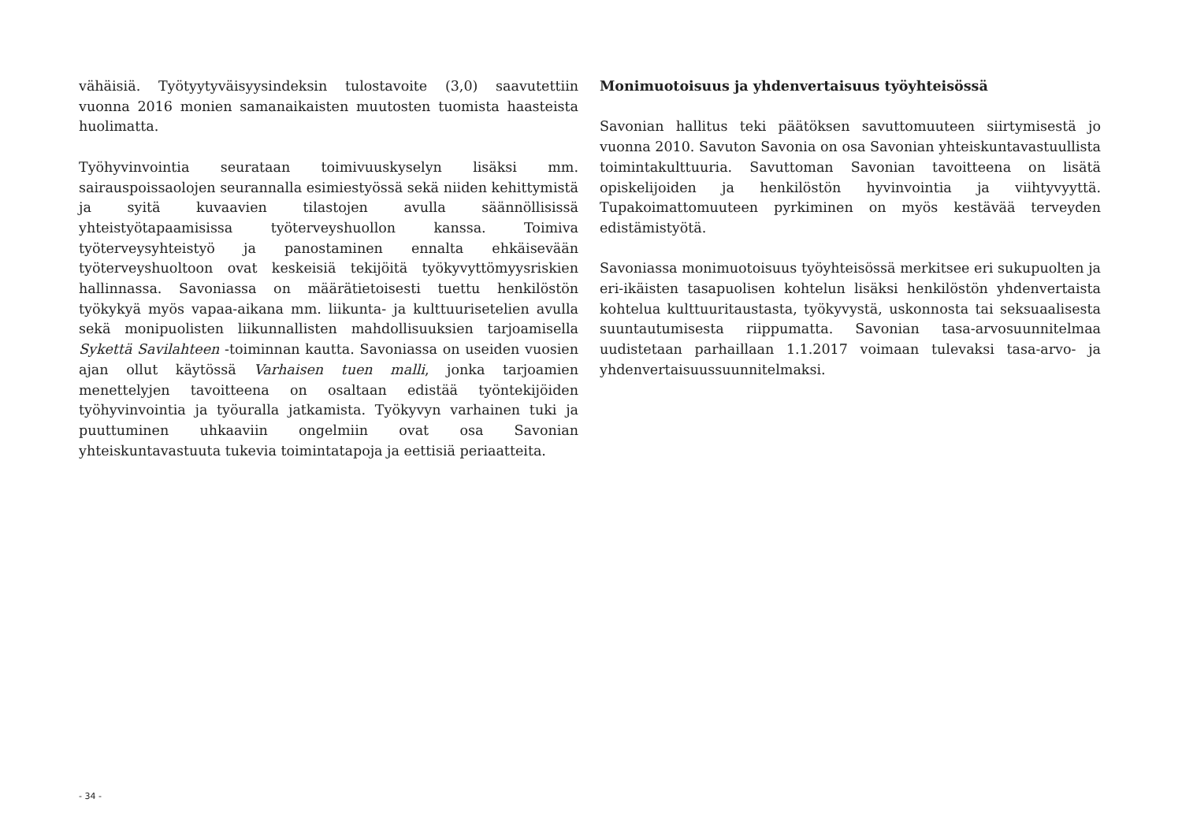vähäisiä. Työtyytyväisyysindeksin tulostavoite (3,0) saavutettiin vuonna 2016 monien samanaikaisten muutosten tuomista haasteista huolimatta.
Työhyvinvointia seurataan toimivuuskyselyn lisäksi mm. sairauspoissaolojen seurannalla esimiestyössä sekä niiden kehittymistä ja syitä kuvaavien tilastojen avulla säännöllisissä yhteistyötapaamisissa työterveyshuollon kanssa. Toimiva työterveysyhteistyö ja panostaminen ennalta ehkäisevään työterveyshuoltoon ovat keskeisiä tekijöitä työkyvyttömyysriskien hallinnassa. Savoniassa on määrätietoisesti tuettu henkilöstön työkykyä myös vapaa-aikana mm. liikunta- ja kulttuurisetelien avulla sekä monipuolisten liikunnallisten mahdollisuuksien tarjoamisella Sykettä Savilahteen -toiminnan kautta. Savoniassa on useiden vuosien ajan ollut käytössä Varhaisen tuen malli, jonka tarjoamien menettelyjen tavoitteena on osaltaan edistää työntekijöiden työhyvinvointia ja työuralla jatkamista. Työkyvyn varhainen tuki ja puuttuminen uhkaaviin ongelmiin ovat osa Savonian yhteiskuntavastuuta tukevia toimintatapoja ja eettisiä periaatteita.
Monimuotoisuus ja yhdenvertaisuus työyhteisössä
Savonian hallitus teki päätöksen savuttomuuteen siirtymisestä jo vuonna 2010. Savuton Savonia on osa Savonian yhteiskuntavastuullista toimintakulttuuria. Savuttoman Savonian tavoitteena on lisätä opiskelijoiden ja henkilöstön hyvinvointia ja viihtyvyyttä. Tupakoimattomuuteen pyrkiminen on myös kestävää terveyden edistämistyötä.
Savoniassa monimuotoisuus työyhteisössä merkitsee eri sukupuolten ja eri-ikäisten tasapuolisen kohtelun lisäksi henkilöstön yhdenvertaista kohtelua kulttuuritaustasta, työkyvystä, uskonnosta tai seksuaalisesta suuntautumisesta riippumatta. Savonian tasa-arvosuunnitelmaa uudistetaan parhaillaan 1.1.2017 voimaan tulevaksi tasa-arvo- ja yhdenvertaisuussuunnitelmaksi.
- 34 -